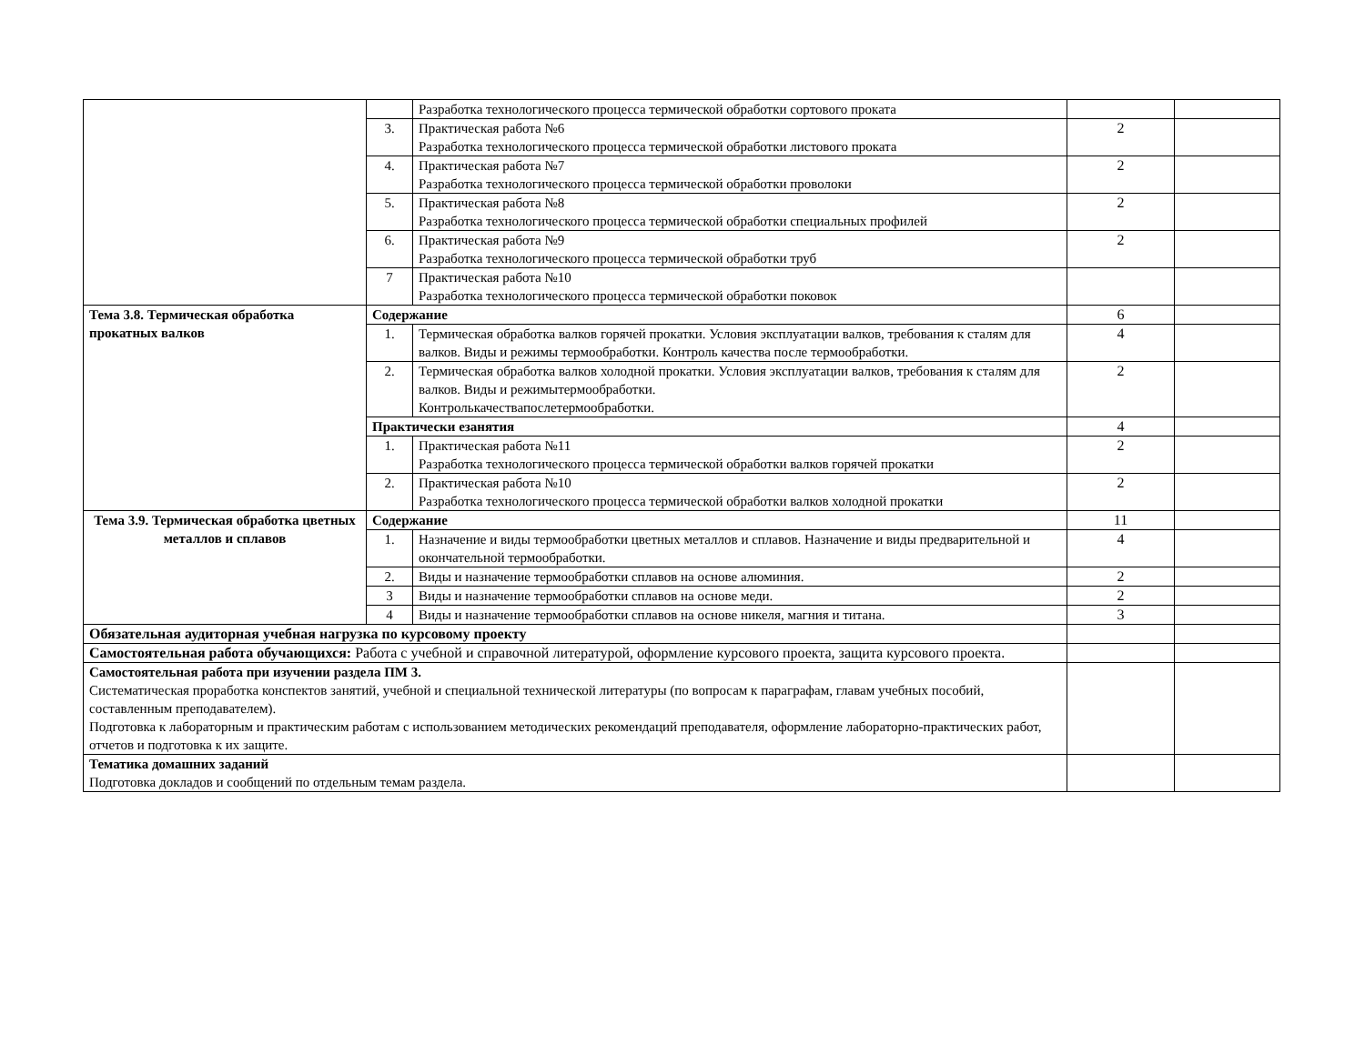| | | Разработка технологического процесса термической обработки сортового проката | | |
| | 3. | Практическая работа №6 Разработка технологического процесса термической обработки листового проката | 2 | |
| | 4. | Практическая работа №7 Разработка технологического процесса термической обработки проволоки | 2 | |
| | 5. | Практическая работа №8 Разработка технологического процесса термической обработки специальных профилей | 2 | |
| | 6. | Практическая работа №9 Разработка технологического процесса термической обработки труб | 2 | |
| | 7 | Практическая работа №10 Разработка технологического процесса термической обработки поковок | | |
| Тема 3.8. Термическая обработка прокатных валков | Содержание | | 6 | |
| | 1. | Термическая обработка валков горячей прокатки. Условия эксплуатации валков, требования к сталям для валков. Виды и режимы термообработки. Контроль качества после термообработки. | 4 | |
| | 2. | Термическая обработка валков холодной прокатки. Условия эксплуатации валков, требования к сталям для валков. Виды и режимытермообработки. Контролькачествапослетермообработки. | 2 | |
| | Практически езанятия | | 4 | |
| | 1. | Практическая работа №11 Разработка технологического процесса термической обработки валков горячей прокатки | 2 | |
| | 2. | Практическая работа №10 Разработка технологического процесса термической обработки валков холодной прокатки | 2 | |
| Тема 3.9. Термическая обработка цветных металлов и сплавов | Содержание | | 11 | |
| | 1. | Назначение и виды термообработки цветных металлов и сплавов. Назначение и виды предварительной и окончательной термообработки. | 4 | |
| | 2. | Виды и назначение термообработки сплавов на основе алюминия. | 2 | |
| | 3 | Виды и назначение термообработки сплавов на основе меди. | 2 | |
| | 4 | Виды и назначение термообработки сплавов на основе никеля, магния и титана. | 3 | |
| Обязательная аудиторная учебная нагрузка по курсовому проекту | | | | |
| Самостоятельная работа обучающихся: Работа с учебной и справочной литературой, оформление курсового проекта, защита курсового проекта. | | | | |
| Самостоятельная работа при изучении раздела ПМ 3. Систематическая проработка конспектов занятий, учебной и специальной технической литературы (по вопросам к параграфам, главам учебных пособий, составленным преподавателем). Подготовка к лабораторным и практическим работам с использованием методических рекомендаций преподавателя, оформление лабораторно-практических работ, отчетов и подготовка к их защите. | | | | |
| Тематика домашних заданий Подготовка докладов и сообщений по отдельным темам раздела. | | | | |